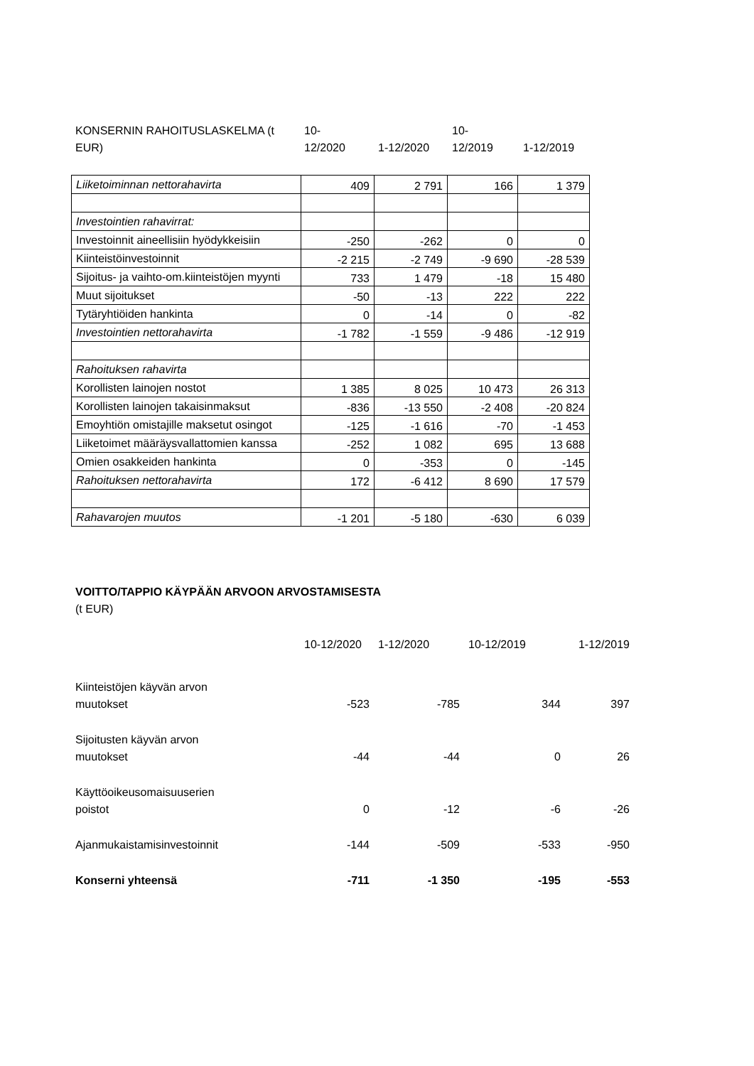| KONSERNIN RAHOITUSLASKELMA (t EUR) | 10- 12/2020 | 1-12/2020 | 10- 12/2019 | 1-12/2019 |
| Liiketoiminnan nettorahavirta | 409 | 2 791 | 166 | 1 379 |
| Investointien rahavirrat: | | | | |
| Investoinnit aineellisiin hyödykkeisiin | -250 | -262 | 0 | 0 |
| Kiinteistöinvestoinnit | -2 215 | -2 749 | -9 690 | -28 539 |
| Sijoitus- ja vaihto-om.kiinteistöjen myynti | 733 | 1 479 | -18 | 15 480 |
| Muut sijoitukset | -50 | -13 | 222 | 222 |
| Tytäryhtiöiden hankinta | 0 | -14 | 0 | -82 |
| Investointien nettorahavirta | -1 782 | -1 559 | -9 486 | -12 919 |
| Rahoituksen rahavirta | | | | |
| Korollisten lainojen nostot | 1 385 | 8 025 | 10 473 | 26 313 |
| Korollisten lainojen takaisinmaksut | -836 | -13 550 | -2 408 | -20 824 |
| Emoyhtiön omistajille maksetut osingot | -125 | -1 616 | -70 | -1 453 |
| Liiketoimet määräysvallattomien kanssa | -252 | 1 082 | 695 | 13 688 |
| Omien osakkeiden hankinta | 0 | -353 | 0 | -145 |
| Rahoituksen nettorahavirta | 172 | -6 412 | 8 690 | 17 579 |
| Rahavarojen muutos | -1 201 | -5 180 | -630 | 6 039 |
VOITTO/TAPPIO KÄYPÄÄN ARVOON ARVOSTAMISESTA
(t EUR)
| | 10-12/2020 | 1-12/2020 | 10-12/2019 | 1-12/2019 |
| Kiinteistöjen käyvän arvon muutokset | -523 | -785 | 344 | 397 |
| Sijoitusten käyvän arvon muutokset | -44 | -44 | 0 | 26 |
| Käyttöoikeusomaisuuserien poistot | 0 | -12 | -6 | -26 |
| Ajanmukaistamisinvestoinnit | -144 | -509 | -533 | -950 |
| Konserni yhteensä | -711 | -1 350 | -195 | -553 |